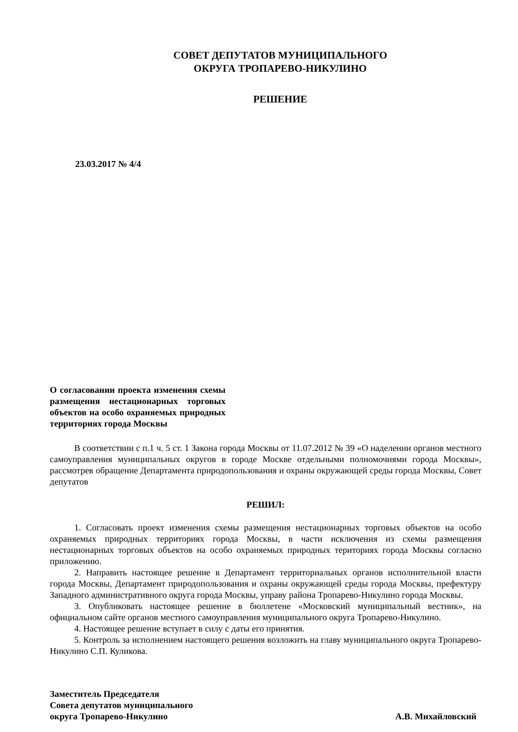СОВЕТ ДЕПУТАТОВ МУНИЦИПАЛЬНОГО
ОКРУГА ТРОПАРЕВО-НИКУЛИНО
РЕШЕНИЕ
23.03.2017 № 4/4
О согласовании проекта изменения схемы размещения нестационарных торговых объектов на особо охраняемых природных территориях города Москвы
В соответствии с п.1 ч. 5 ст. 1 Закона города Москвы от 11.07.2012 № 39 «О наделении органов местного самоуправления муниципальных округов в городе Москве отдельными полномочиями города Москвы», рассмотрев обращение Департамента природопользования и охраны окружающей среды города Москвы, Совет депутатов
РЕШИЛ:
1. Согласовать проект изменения схемы размещения нестационарных торговых объектов на особо охраняемых природных территориях города Москвы, в части исключения из схемы размещения нестационарных торговых объектов на особо охраняемых природных териториях города Москвы согласно приложению.
2. Направить настоящее решение в Департамент территориальных органов исполнительной власти города Москвы, Департамент природопользования и охраны окружающей среды города Москвы, префектуру Западного административного округа города Москвы, управу района Тропарево-Никулино города Москвы.
3. Опубликовать настоящее решение в бюллетене «Московский муниципальный вестник», на официальном сайте органов местного самоуправления муниципального округа Тропарево-Никулино.
4. Настоящее решение вступает в силу с даты его принятия.
5. Контроль за исполнением настоящего решения возложить на главу муниципального округа Тропарево-Никулино С.П. Куликова.
Заместитель Председателя
Совета депутатов муниципального
округа Тропарево-Никулино
А.В. Михайловский